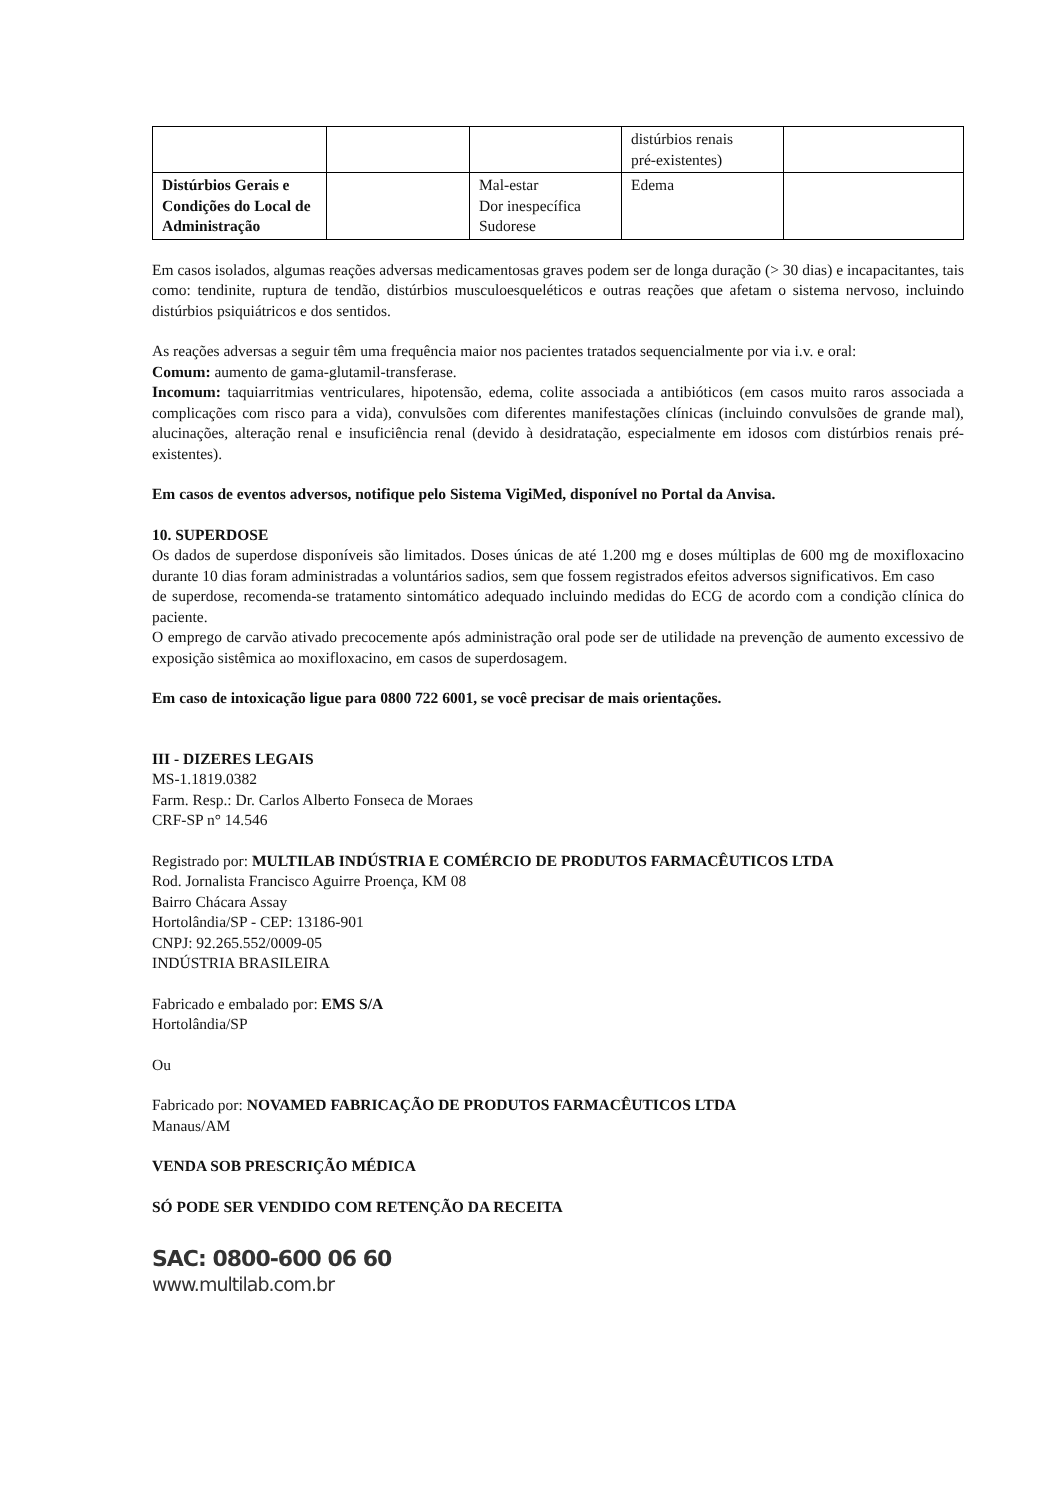| | | | distúrbios renais pré-existentes) | |
| Distúrbios Gerais e Condições do Local de Administração | | Mal-estar Dor inespecífica Sudorese | Edema | |
Em casos isolados, algumas reações adversas medicamentosas graves podem ser de longa duração (> 30 dias) e incapacitantes, tais como: tendinite, ruptura de tendão, distúrbios musculoesqueléticos e outras reações que afetam o sistema nervoso, incluindo distúrbios psiquiátricos e dos sentidos.
As reações adversas a seguir têm uma frequência maior nos pacientes tratados sequencialmente por via i.v. e oral:
Comum: aumento de gama-glutamil-transferase.
Incomum: taquiarritmias ventriculares, hipotensão, edema, colite associada a antibióticos (em casos muito raros associada a complicações com risco para a vida), convulsões com diferentes manifestações clínicas (incluindo convulsões de grande mal), alucinações, alteração renal e insuficiência renal (devido à desidratação, especialmente em idosos com distúrbios renais pré-existentes).
Em casos de eventos adversos, notifique pelo Sistema VigiMed, disponível no Portal da Anvisa.
10. SUPERDOSE
Os dados de superdose disponíveis são limitados. Doses únicas de até 1.200 mg e doses múltiplas de 600 mg de moxifloxacino durante 10 dias foram administradas a voluntários sadios, sem que fossem registrados efeitos adversos significativos. Em caso
de superdose, recomenda-se tratamento sintomático adequado incluindo medidas do ECG de acordo com a condição clínica do paciente.
O emprego de carvão ativado precocemente após administração oral pode ser de utilidade na prevenção de aumento excessivo de exposição sistêmica ao moxifloxacino, em casos de superdosagem.
Em caso de intoxicação ligue para 0800 722 6001, se você precisar de mais orientações.
III - DIZERES LEGAIS
MS-1.1819.0382
Farm. Resp.: Dr. Carlos Alberto Fonseca de Moraes
CRF-SP n° 14.546
Registrado por: MULTILAB INDÚSTRIA E COMÉRCIO DE PRODUTOS FARMACÊUTICOS LTDA
Rod. Jornalista Francisco Aguirre Proença, KM 08
Bairro Chácara Assay
Hortolândia/SP - CEP: 13186-901
CNPJ: 92.265.552/0009-05
INDÚSTRIA BRASILEIRA
Fabricado e embalado por: EMS S/A
Hortolândia/SP
Ou
Fabricado por: NOVAMED FABRICAÇÃO DE PRODUTOS FARMACÊUTICOS LTDA
Manaus/AM
VENDA SOB PRESCRIÇÃO MÉDICA
SÓ PODE SER VENDIDO COM RETENÇÃO DA RECEITA
SAC: 0800-600 06 60
www.multilab.com.br